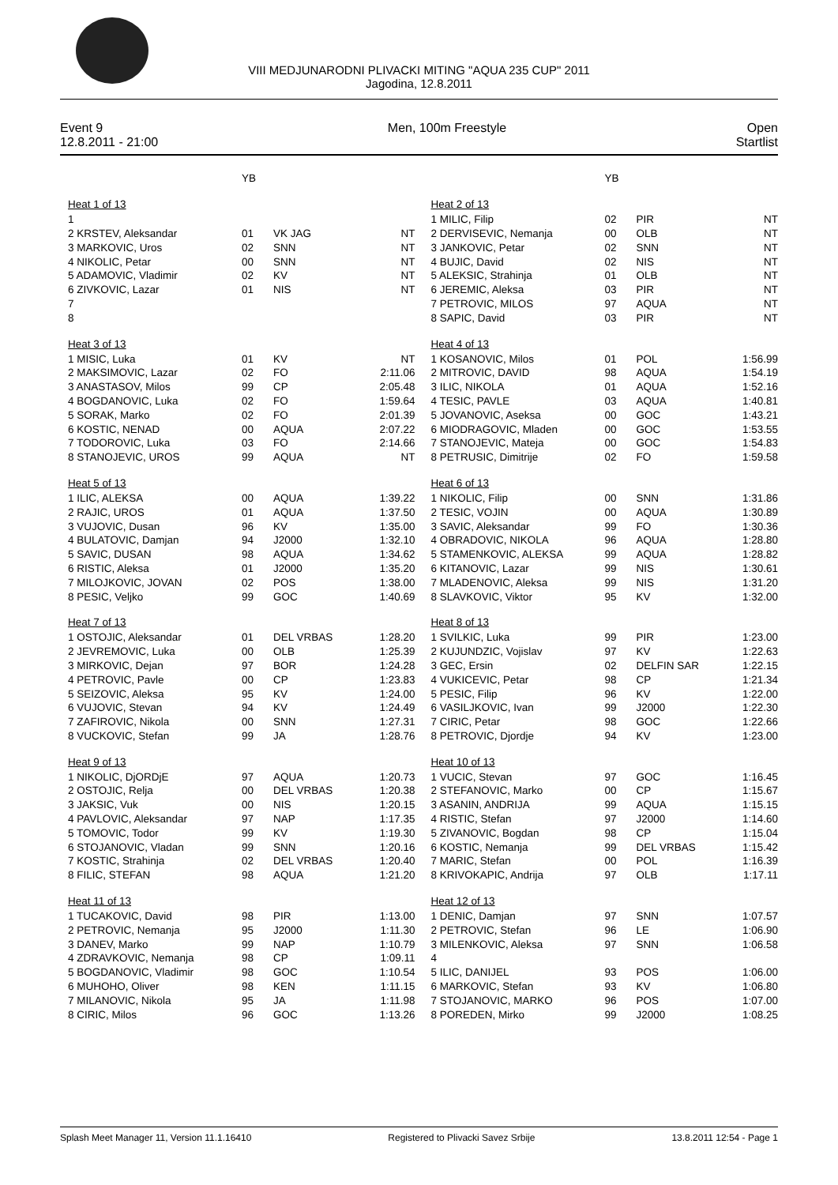VIII MEDJUNARODNI PLIVACKI MITING "AQUA 235 CUP" 2011
Jagodina, 12.8.2011
Event 9
12.8.2011 - 21:00
Men, 100m Freestyle Open
Startlist
| | YB | | |
| Heat 1 of 13 | | | |
| 1 | | | |
| 2 KRSTEV, Aleksandar | 01 | VK JAG | NT |
| 3 MARKOVIC, Uros | 02 | SNN | NT |
| 4 NIKOLIC, Petar | 00 | SNN | NT |
| 5 ADAMOVIC, Vladimir | 02 | KV | NT |
| 6 ZIVKOVIC, Lazar | 01 | NIS | NT |
| 7 | | | |
| 8 | | | |
| Heat 3 of 13 | | | |
| 1 MISIC, Luka | 01 | KV | NT |
| 2 MAKSIMOVIC, Lazar | 02 | FO | 2:11.06 |
| 3 ANASTASOV, Milos | 99 | CP | 2:05.48 |
| 4 BOGDANOVIC, Luka | 02 | FO | 1:59.64 |
| 5 SORAK, Marko | 02 | FO | 2:01.39 |
| 6 KOSTIC, NENAD | 00 | AQUA | 2:07.22 |
| 7 TODOROVIC, Luka | 03 | FO | 2:14.66 |
| 8 STANOJEVIC, UROS | 99 | AQUA | NT |
| Heat 5 of 13 | | | |
| 1 ILIC, ALEKSA | 00 | AQUA | 1:39.22 |
| 2 RAJIC, UROS | 01 | AQUA | 1:37.50 |
| 3 VUJOVIC, Dusan | 96 | KV | 1:35.00 |
| 4 BULATOVIC, Damjan | 94 | J2000 | 1:32.10 |
| 5 SAVIC, DUSAN | 98 | AQUA | 1:34.62 |
| 6 RISTIC, Aleksa | 01 | J2000 | 1:35.20 |
| 7 MILOJKOVIC, JOVAN | 02 | POS | 1:38.00 |
| 8 PESIC, Veljko | 99 | GOC | 1:40.69 |
| Heat 7 of 13 | | | |
| 1 OSTOJIC, Aleksandar | 01 | DEL VRBAS | 1:28.20 |
| 2 JEVREMOVIC, Luka | 00 | OLB | 1:25.39 |
| 3 MIRKOVIC, Dejan | 97 | BOR | 1:24.28 |
| 4 PETROVIC, Pavle | 00 | CP | 1:23.83 |
| 5 SEIZOVIC, Aleksa | 95 | KV | 1:24.00 |
| 6 VUJOVIC, Stevan | 94 | KV | 1:24.49 |
| 7 ZAFIROVIC, Nikola | 00 | SNN | 1:27.31 |
| 8 VUCKOVIC, Stefan | 99 | JA | 1:28.76 |
| Heat 9 of 13 | | | |
| 1 NIKOLIC, DjORDjE | 97 | AQUA | 1:20.73 |
| 2 OSTOJIC, Relja | 00 | DEL VRBAS | 1:20.38 |
| 3 JAKSIC, Vuk | 00 | NIS | 1:20.15 |
| 4 PAVLOVIC, Aleksandar | 97 | NAP | 1:17.35 |
| 5 TOMOVIC, Todor | 99 | KV | 1:19.30 |
| 6 STOJANOVIC, Vladan | 99 | SNN | 1:20.16 |
| 7 KOSTIC, Strahinja | 02 | DEL VRBAS | 1:20.40 |
| 8 FILIC, STEFAN | 98 | AQUA | 1:21.20 |
| Heat 11 of 13 | | | |
| 1 TUCAKOVIC, David | 98 | PIR | 1:13.00 |
| 2 PETROVIC, Nemanja | 95 | J2000 | 1:11.30 |
| 3 DANEV, Marko | 99 | NAP | 1:10.79 |
| 4 ZDRAVKOVIC, Nemanja | 98 | CP | 1:09.11 |
| 5 BOGDANOVIC, Vladimir | 98 | GOC | 1:10.54 |
| 6 MUHOHO, Oliver | 98 | KEN | 1:11.15 |
| 7 MILANOVIC, Nikola | 95 | JA | 1:11.98 |
| 8 CIRIC, Milos | 96 | GOC | 1:13.26 |
| | YB | | |
| Heat 2 of 13 | | | |
| 1 MILIC, Filip | 02 | PIR | NT |
| 2 DERVISEVIC, Nemanja | 00 | OLB | NT |
| 3 JANKOVIC, Petar | 02 | SNN | NT |
| 4 BUJIC, David | 02 | NIS | NT |
| 5 ALEKSIC, Strahinja | 01 | OLB | NT |
| 6 JEREMIC, Aleksa | 03 | PIR | NT |
| 7 PETROVIC, MILOS | 97 | AQUA | NT |
| 8 SAPIC, David | 03 | PIR | NT |
| Heat 4 of 13 | | | |
| 1 KOSANOVIC, Milos | 01 | POL | 1:56.99 |
| 2 MITROVIC, DAVID | 98 | AQUA | 1:54.19 |
| 3 ILIC, NIKOLA | 01 | AQUA | 1:52.16 |
| 4 TESIC, PAVLE | 03 | AQUA | 1:40.81 |
| 5 JOVANOVIC, Aseksa | 00 | GOC | 1:43.21 |
| 6 MIODRAGOVIC, Mladen | 00 | GOC | 1:53.55 |
| 7 STANOJEVIC, Mateja | 00 | GOC | 1:54.83 |
| 8 PETRUSIC, Dimitrije | 02 | FO | 1:59.58 |
| Heat 6 of 13 | | | |
| 1 NIKOLIC, Filip | 00 | SNN | 1:31.86 |
| 2 TESIC, VOJIN | 00 | AQUA | 1:30.89 |
| 3 SAVIC, Aleksandar | 99 | FO | 1:30.36 |
| 4 OBRADOVIC, NIKOLA | 96 | AQUA | 1:28.80 |
| 5 STAMENKOVIC, ALEKSA | 99 | AQUA | 1:28.82 |
| 6 KITANOVIC, Lazar | 99 | NIS | 1:30.61 |
| 7 MLADENOVIC, Aleksa | 99 | NIS | 1:31.20 |
| 8 SLAVKOVIC, Viktor | 95 | KV | 1:32.00 |
| Heat 8 of 13 | | | |
| 1 SVILKIC, Luka | 99 | PIR | 1:23.00 |
| 2 KUJUNDZIC, Vojislav | 97 | KV | 1:22.63 |
| 3 GEC, Ersin | 02 | DELFIN SAR | 1:22.15 |
| 4 VUKICEVIC, Petar | 98 | CP | 1:21.34 |
| 5 PESIC, Filip | 96 | KV | 1:22.00 |
| 6 VASILJKOVIC, Ivan | 99 | J2000 | 1:22.30 |
| 7 CIRIC, Petar | 98 | GOC | 1:22.66 |
| 8 PETROVIC, Djordje | 94 | KV | 1:23.00 |
| Heat 10 of 13 | | | |
| 1 VUCIC, Stevan | 97 | GOC | 1:16.45 |
| 2 STEFANOVIC, Marko | 00 | CP | 1:15.67 |
| 3 ASANIN, ANDRIJA | 99 | AQUA | 1:15.15 |
| 4 RISTIC, Stefan | 97 | J2000 | 1:14.60 |
| 5 ZIVANOVIC, Bogdan | 98 | CP | 1:15.04 |
| 6 KOSTIC, Nemanja | 99 | DEL VRBAS | 1:15.42 |
| 7 MARIC, Stefan | 00 | POL | 1:16.39 |
| 8 KRIVOKAPIC, Andrija | 97 | OLB | 1:17.11 |
| Heat 12 of 13 | | | |
| 1 DENIC, Damjan | 97 | SNN | 1:07.57 |
| 2 PETROVIC, Stefan | 96 | LE | 1:06.90 |
| 3 MILENKOVIC, Aleksa | 97 | SNN | 1:06.58 |
| 4 | | | |
| 5 ILIC, DANIJEL | 93 | POS | 1:06.00 |
| 6 MARKOVIC, Stefan | 93 | KV | 1:06.80 |
| 7 STOJANOVIC, MARKO | 96 | POS | 1:07.00 |
| 8 POREDEN, Mirko | 99 | J2000 | 1:08.25 |
Splash Meet Manager 11, Version 11.1.16410 Registered to Plivacki Savez Srbije 13.8.2011 12:54 - Page 1